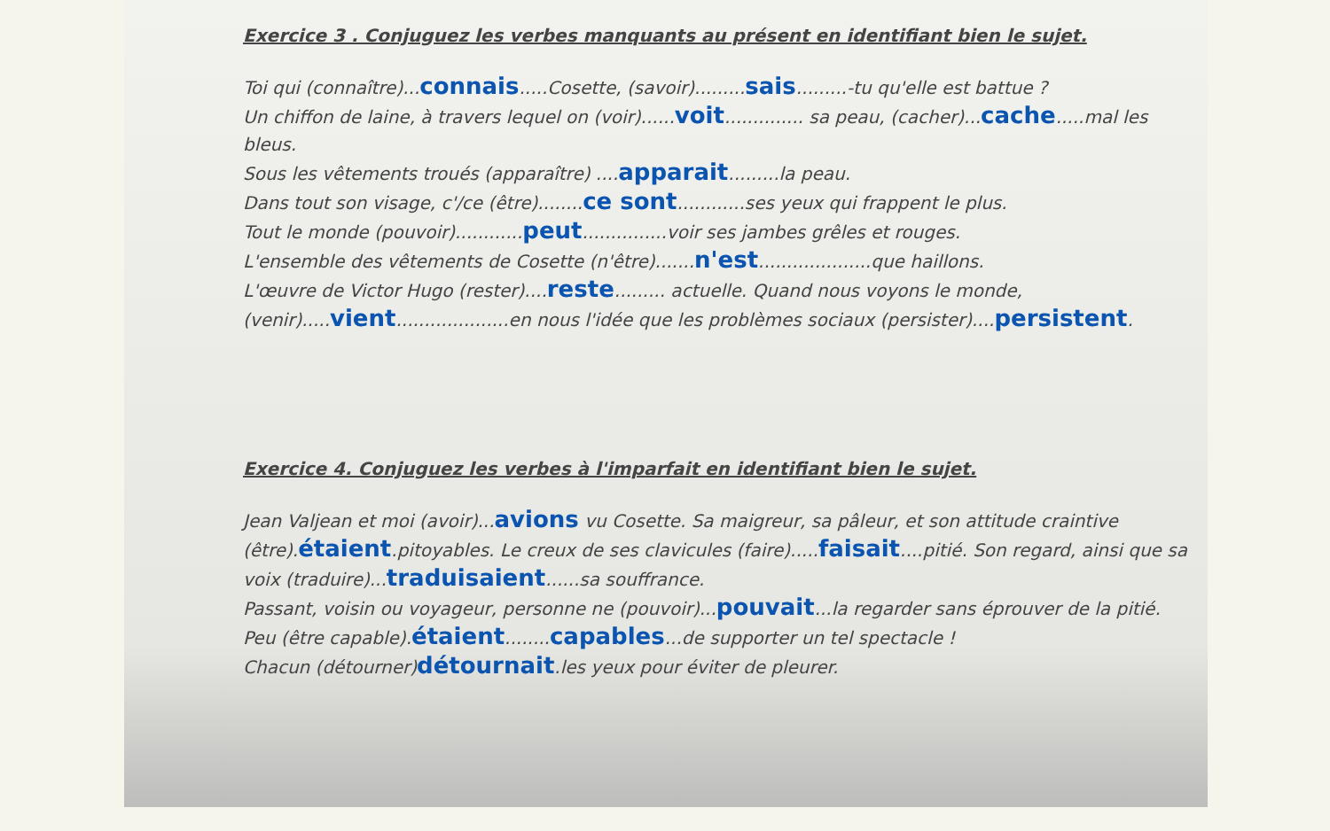Exercice 3 . Conjuguez les verbes manquants au présent en identifiant bien le sujet.
Toi qui (connaître)...connais.....Cosette, (savoir).........sais.........-tu qu'elle est battue ?
Un chiffon de laine, à travers lequel on (voir)......voit.............. sa peau, (cacher)...cache.....mal les bleus.
Sous les vêtements troués (apparaître) ....apparait.........la peau.
Dans tout son visage, c'/ce (être)........ce sont............ses yeux qui frappent le plus.
Tout le monde (pouvoir)............peut...............voir ses jambes grêles et rouges.
L'ensemble des vêtements de Cosette (n'être).......n'est....................que haillons.
L'œuvre de Victor Hugo (rester)....reste......... actuelle. Quand nous voyons le monde, (venir).....vient....................en nous l'idée que les problèmes sociaux (persister)....persistent.
Exercice 4. Conjuguez les verbes à l'imparfait en identifiant bien le sujet.
Jean Valjean et moi (avoir)...avions vu Cosette. Sa maigreur, sa pâleur, et son attitude craintive (être).étaient.pitoyables. Le creux de ses clavicules (faire).....faisait....pitié. Son regard, ainsi que sa voix (traduire)...traduisaient......sa souffrance.
Passant, voisin ou voyageur, personne ne (pouvoir)...pouvait...la regarder sans éprouver de la pitié.
Peu (être capable).étaient........capables...de supporter un tel spectacle !
Chacun (détourner)détournait.les yeux pour éviter de pleurer.